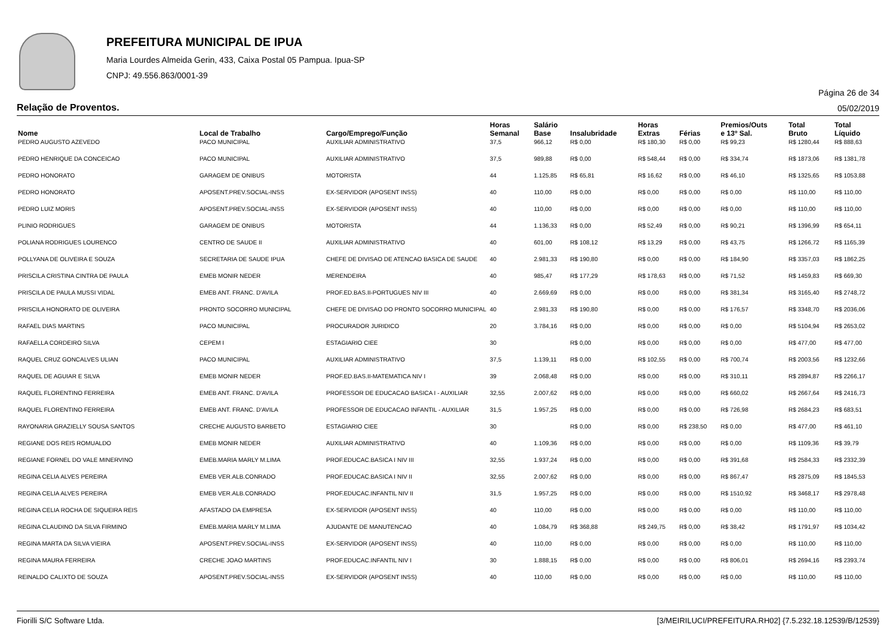PREFEITURA MUNICIPAL DE IPUA
Maria Lourdes Almeida Gerin, 433, Caixa Postal 05 Pampua. Ipua-SP
CNPJ: 49.556.863/0001-39
Página 26 de 34
Relação de Proventos. 05/02/2019
| Nome | Local de Trabalho | Cargo/Emprego/Função | Horas Semanal | Salário Base | Insalubridade | Horas Extras | Férias | Premios/Outs e 13º Sal. | Total Bruto | Total Líquido |
| --- | --- | --- | --- | --- | --- | --- | --- | --- | --- | --- |
| PEDRO AUGUSTO AZEVEDO | PACO MUNICIPAL | AUXILIAR ADMINISTRATIVO | 37,5 | 966,12 | R$ 0,00 | R$ 180,30 | R$ 0,00 | R$ 99,23 | R$ 1280,44 | R$ 888,63 |
| PEDRO HENRIQUE DA CONCEICAO | PACO MUNICIPAL | AUXILIAR ADMINISTRATIVO | 37,5 | 989,88 | R$ 0,00 | R$ 548,44 | R$ 0,00 | R$ 334,74 | R$ 1873,06 | R$ 1381,78 |
| PEDRO HONORATO | GARAGEM DE ONIBUS | MOTORISTA | 44 | 1.125,85 | R$ 65,81 | R$ 16,62 | R$ 0,00 | R$ 46,10 | R$ 1325,65 | R$ 1053,88 |
| PEDRO HONORATO | APOSENT.PREV.SOCIAL-INSS | EX-SERVIDOR (APOSENT INSS) | 40 | 110,00 | R$ 0,00 | R$ 0,00 | R$ 0,00 | R$ 0,00 | R$ 110,00 | R$ 110,00 |
| PEDRO LUIZ MORIS | APOSENT.PREV.SOCIAL-INSS | EX-SERVIDOR (APOSENT INSS) | 40 | 110,00 | R$ 0,00 | R$ 0,00 | R$ 0,00 | R$ 0,00 | R$ 110,00 | R$ 110,00 |
| PLINIO RODRIGUES | GARAGEM DE ONIBUS | MOTORISTA | 44 | 1.136,33 | R$ 0,00 | R$ 52,49 | R$ 0,00 | R$ 90,21 | R$ 1396,99 | R$ 654,11 |
| POLIANA RODRIGUES LOURENCO | CENTRO DE SAUDE II | AUXILIAR ADMINISTRATIVO | 40 | 601,00 | R$ 108,12 | R$ 13,29 | R$ 0,00 | R$ 43,75 | R$ 1266,72 | R$ 1165,39 |
| POLLYANA DE OLIVEIRA E SOUZA | SECRETARIA DE SAUDE IPUA | CHEFE DE DIVISAO DE ATENCAO BASICA DE SAUDE | 40 | 2.981,33 | R$ 190,80 | R$ 0,00 | R$ 0,00 | R$ 184,90 | R$ 3357,03 | R$ 1862,25 |
| PRISCILA CRISTINA CINTRA DE PAULA | EMEB MONIR NEDER | MERENDEIRA | 40 | 985,47 | R$ 177,29 | R$ 178,63 | R$ 0,00 | R$ 71,52 | R$ 1459,83 | R$ 669,30 |
| PRISCILA DE PAULA MUSSI VIDAL | EMEB ANT. FRANC. D'AVILA | PROF.ED.BAS.II-PORTUGUES NIV III | 40 | 2.669,69 | R$ 0,00 | R$ 0,00 | R$ 0,00 | R$ 381,34 | R$ 3165,40 | R$ 2748,72 |
| PRISCILA HONORATO DE OLIVEIRA | PRONTO SOCORRO MUNICIPAL | CHEFE DE DIVISAO DO PRONTO SOCORRO MUNICIPAL | 40 | 2.981,33 | R$ 190,80 | R$ 0,00 | R$ 0,00 | R$ 176,57 | R$ 3348,70 | R$ 2036,06 |
| RAFAEL DIAS MARTINS | PACO MUNICIPAL | PROCURADOR JURIDICO | 20 | 3.784,16 | R$ 0,00 | R$ 0,00 | R$ 0,00 | R$ 0,00 | R$ 5104,94 | R$ 2653,02 |
| RAFAELLA CORDEIRO SILVA | CEPEM I | ESTAGIARIO CIEE | 30 | | R$ 0,00 | R$ 0,00 | R$ 0,00 | R$ 0,00 | R$ 477,00 | R$ 477,00 |
| RAQUEL CRUZ GONCALVES ULIAN | PACO MUNICIPAL | AUXILIAR ADMINISTRATIVO | 37,5 | 1.139,11 | R$ 0,00 | R$ 102,55 | R$ 0,00 | R$ 700,74 | R$ 2003,56 | R$ 1232,66 |
| RAQUEL DE AGUIAR E SILVA | EMEB MONIR NEDER | PROF.ED.BAS.II-MATEMATICA NIV I | 39 | 2.068,48 | R$ 0,00 | R$ 0,00 | R$ 0,00 | R$ 310,11 | R$ 2894,87 | R$ 2266,17 |
| RAQUEL FLORENTINO FERREIRA | EMEB ANT. FRANC. D'AVILA | PROFESSOR DE EDUCACAO BASICA I - AUXILIAR | 32,55 | 2.007,62 | R$ 0,00 | R$ 0,00 | R$ 0,00 | R$ 660,02 | R$ 2667,64 | R$ 2416,73 |
| RAQUEL FLORENTINO FERREIRA | EMEB ANT. FRANC. D'AVILA | PROFESSOR DE EDUCACAO INFANTIL - AUXILIAR | 31,5 | 1.957,25 | R$ 0,00 | R$ 0,00 | R$ 0,00 | R$ 726,98 | R$ 2684,23 | R$ 683,51 |
| RAYONARIA GRAZIELLY SOUSA SANTOS | CRECHE AUGUSTO BARBETO | ESTAGIARIO CIEE | 30 | | R$ 0,00 | R$ 0,00 | R$ 238,50 | R$ 0,00 | R$ 477,00 | R$ 461,10 |
| REGIANE DOS REIS ROMUALDO | EMEB MONIR NEDER | AUXILIAR ADMINISTRATIVO | 40 | 1.109,36 | R$ 0,00 | R$ 0,00 | R$ 0,00 | R$ 0,00 | R$ 1109,36 | R$ 39,79 |
| REGIANE FORNEL DO VALE MINERVINO | EMEB.MARIA MARLY M.LIMA | PROF.EDUCAC.BASICA I NIV III | 32,55 | 1.937,24 | R$ 0,00 | R$ 0,00 | R$ 0,00 | R$ 391,68 | R$ 2584,33 | R$ 2332,39 |
| REGINA CELIA ALVES PEREIRA | EMEB VER.ALB.CONRADO | PROF.EDUCAC.BASICA I NIV II | 32,55 | 2.007,62 | R$ 0,00 | R$ 0,00 | R$ 0,00 | R$ 867,47 | R$ 2875,09 | R$ 1845,53 |
| REGINA CELIA ALVES PEREIRA | EMEB VER.ALB.CONRADO | PROF.EDUCAC.INFANTIL NIV II | 31,5 | 1.957,25 | R$ 0,00 | R$ 0,00 | R$ 0,00 | R$ 1510,92 | R$ 3468,17 | R$ 2978,48 |
| REGINA CELIA ROCHA DE SIQUEIRA REIS | AFASTADO DA EMPRESA | EX-SERVIDOR (APOSENT INSS) | 40 | 110,00 | R$ 0,00 | R$ 0,00 | R$ 0,00 | R$ 0,00 | R$ 110,00 | R$ 110,00 |
| REGINA CLAUDINO DA SILVA FIRMINO | EMEB.MARIA MARLY M.LIMA | AJUDANTE DE MANUTENCAO | 40 | 1.084,79 | R$ 368,88 | R$ 249,75 | R$ 0,00 | R$ 38,42 | R$ 1791,97 | R$ 1034,42 |
| REGINA MARTA DA SILVA VIEIRA | APOSENT.PREV.SOCIAL-INSS | EX-SERVIDOR (APOSENT INSS) | 40 | 110,00 | R$ 0,00 | R$ 0,00 | R$ 0,00 | R$ 0,00 | R$ 110,00 | R$ 110,00 |
| REGINA MAURA FERREIRA | CRECHE JOAO MARTINS | PROF.EDUCAC.INFANTIL NIV I | 30 | 1.888,15 | R$ 0,00 | R$ 0,00 | R$ 0,00 | R$ 806,01 | R$ 2694,16 | R$ 2393,74 |
| REINALDO CALIXTO DE SOUZA | APOSENT.PREV.SOCIAL-INSS | EX-SERVIDOR (APOSENT INSS) | 40 | 110,00 | R$ 0,00 | R$ 0,00 | R$ 0,00 | R$ 0,00 | R$ 110,00 | R$ 110,00 |
Fiorilli S/C Software Ltda. [3/MEIRILUCI/PREFEITURA.RH02] {7.5.232.18.12539/B/12539}